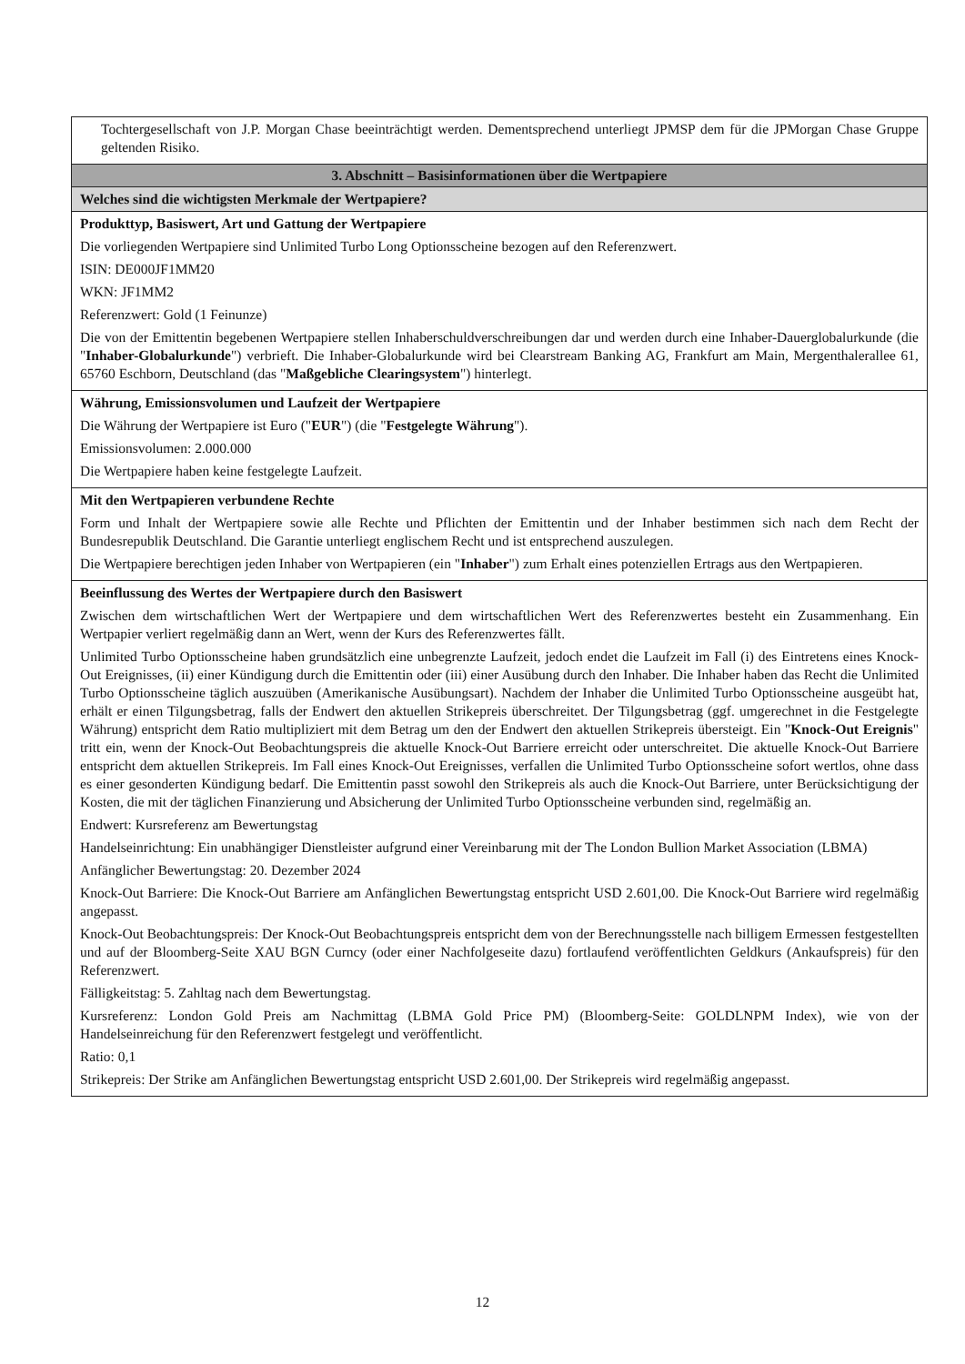| Tochtergesellschaft von J.P. Morgan Chase beeinträchtigt werden. Dementsprechend unterliegt JPMSP dem für die JPMorgan Chase Gruppe geltenden Risiko. |
| 3. Abschnitt – Basisinformationen über die Wertpapiere |
| Welches sind die wichtigsten Merkmale der Wertpapiere? |
| Produkttyp, Basiswert, Art und Gattung der Wertpapiere Die vorliegenden Wertpapiere sind Unlimited Turbo Long Optionsscheine bezogen auf den Referenzwert. ISIN: DE000JF1MM20 WKN: JF1MM2 Referenzwert: Gold (1 Feinunze) Die von der Emittentin begebenen Wertpapiere stellen Inhaberschuldverschreibungen dar und werden durch eine Inhaber-Dauerglobalurkunde (die " Inhaber-Globalurkunde ") verbrieft. Die Inhaber-Globalurkunde wird bei Clearstream Banking AG, Frankfurt am Main, Mergenthalerallee 61, 65760 Eschborn, Deutschland (das " Maßgebliche Clearingsystem ") hinterlegt. |
| Währung, Emissionsvolumen und Laufzeit der Wertpapiere Die Währung der Wertpapiere ist Euro (" EUR ") (die " Festgelegte Währung "). Emissionsvolumen: 2.000.000 Die Wertpapiere haben keine festgelegte Laufzeit. |
| Mit den Wertpapieren verbundene Rechte Form und Inhalt der Wertpapiere sowie alle Rechte und Pflichten der Emittentin und der Inhaber bestimmen sich nach dem Recht der Bundesrepublik Deutschland. Die Garantie unterliegt englischem Recht und ist entsprechend auszulegen. Die Wertpapiere berechtigen jeden Inhaber von Wertpapieren (ein " Inhaber ") zum Erhalt eines potenziellen Ertrags aus den Wertpapieren. |
| Beeinflussung des Wertes der Wertpapiere durch den Basiswert Zwischen dem wirtschaftlichen Wert der Wertpapiere und dem wirtschaftlichen Wert des Referenzwertes besteht ein Zusammenhang. Ein Wertpapier verliert regelmäßig dann an Wert, wenn der Kurs des Referenzwertes fällt. Unlimited Turbo Optionsscheine haben grundsätzlich eine unbegrenzte Laufzeit, jedoch endet die Laufzeit im Fall (i) des Eintretens eines Knock-Out Ereignisses, (ii) einer Kündigung durch die Emittentin oder (iii) einer Ausübung durch den Inhaber. Die Inhaber haben das Recht die Unlimited Turbo Optionsscheine täglich auszuüben (Amerikanische Ausübungsart). Nachdem der Inhaber die Unlimited Turbo Optionsscheine ausgeübt hat, erhält er einen Tilgungsbetrag, falls der Endwert den aktuellen Strikepreis überschreitet. Der Tilgungsbetrag (ggf. umgerechnet in die Festgelegte Währung) entspricht dem Ratio multipliziert mit dem Betrag um den der Endwert den aktuellen Strikepreis übersteigt. Ein " Knock-Out Ereignis " tritt ein, wenn der Knock-Out Beobachtungspreis die aktuelle Knock-Out Barriere erreicht oder unterschreitet. Die aktuelle Knock-Out Barriere entspricht dem aktuellen Strikepreis. Im Fall eines Knock-Out Ereignisses, verfallen die Unlimited Turbo Optionsscheine sofort wertlos, ohne dass es einer gesonderten Kündigung bedarf. Die Emittentin passt sowohl den Strikepreis als auch die Knock-Out Barriere, unter Berücksichtigung der Kosten, die mit der täglichen Finanzierung und Absicherung der Unlimited Turbo Optionsscheine verbunden sind, regelmäßig an. Endwert: Kursreferenz am Bewertungstag Handelseinrichtung: Ein unabhängiger Dienstleister aufgrund einer Vereinbarung mit der The London Bullion Market Association (LBMA) Anfänglicher Bewertungstag: 20. Dezember 2024 Knock-Out Barriere: Die Knock-Out Barriere am Anfänglichen Bewertungstag entspricht USD 2.601,00. Die Knock-Out Barriere wird regelmäßig angepasst. Knock-Out Beobachtungspreis: Der Knock-Out Beobachtungspreis entspricht dem von der Berechnungsstelle nach billigem Ermessen festgestellten und auf der Bloomberg-Seite XAU BGN Curncy (oder einer Nachfolgeseite dazu) fortlaufend veröffentlichten Geldkurs (Ankaufspreis) für den Referenzwert. Fälligkeitstag: 5. Zahltag nach dem Bewertungstag. Kursreferenz: London Gold Preis am Nachmittag (LBMA Gold Price PM) (Bloomberg-Seite: GOLDLNPM Index), wie von der Handelseinreichung für den Referenzwert festgelegt und veröffentlicht. Ratio: 0,1 Strikepreis: Der Strike am Anfänglichen Bewertungstag entspricht USD 2.601,00. Der Strikepreis wird regelmäßig angepasst. |
12